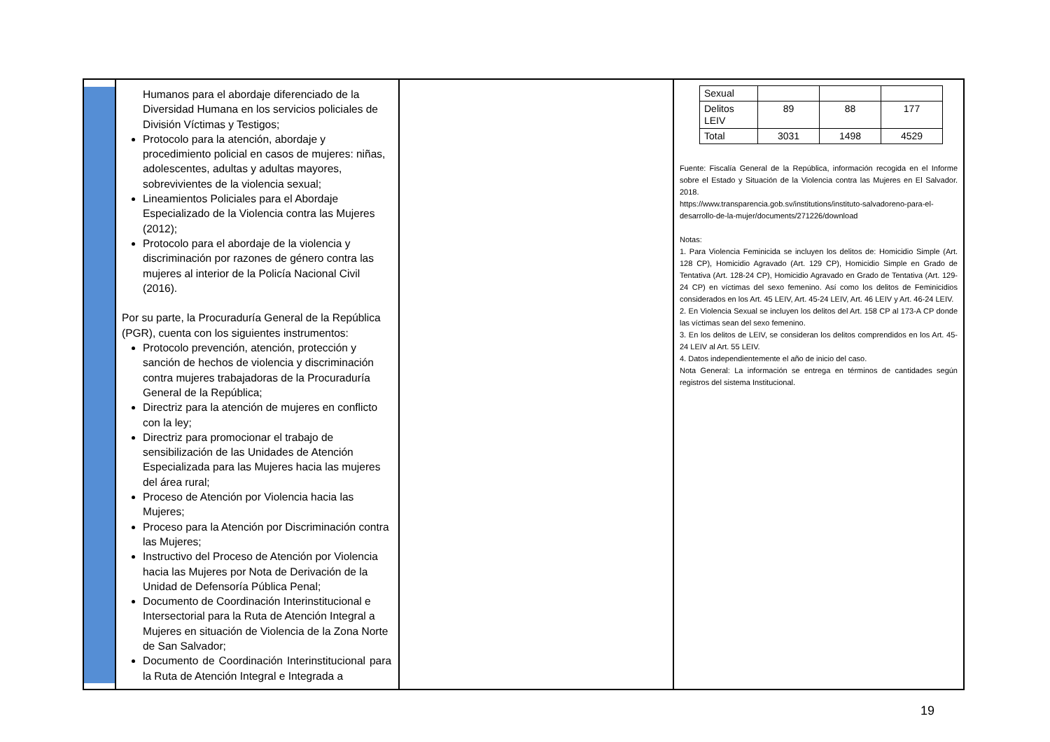| | Humanos para el abordaje diferenciado de la Diversidad Humana en los servicios policiales de División Víctimas y Testigos; Protocolo para la atención, abordaje y procedimiento policial en casos de mujeres: niñas, adolescentes, adultas y adultas mayores, sobrevivientes de la violencia sexual; Lineamientos Policiales para el Abordaje Especializado de la Violencia contra las Mujeres (2012); Protocolo para el abordaje de la violencia y discriminación por razones de género contra las mujeres al interior de la Policía Nacional Civil (2016). Por su parte, la Procuraduría General de la República (PGR), cuenta con los siguientes instrumentos: Protocolo prevención, atención, protección y sanción de hechos de violencia y discriminación contra mujeres trabajadoras de la Procuraduría General de la República; Directriz para la atención de mujeres en conflicto con la ley; Directriz para promocionar el trabajo de sensibilización de las Unidades de Atención Especializada para las Mujeres hacia las mujeres del área rural; Proceso de Atención por Violencia hacia las Mujeres; Proceso para la Atención por Discriminación contra las Mujeres; Instructivo del Proceso de Atención por Violencia hacia las Mujeres por Nota de Derivación de la Unidad de Defensoría Pública Penal; Documento de Coordinación Interinstitucional e Intersectorial para la Ruta de Atención Integral a Mujeres en situación de Violencia de la Zona Norte de San Salvador; Documento de Coordinación Interinstitucional para la Ruta de Atención Integral e Integrada a | | / Sexual / / / / / Delitos LEIV / 89 / 88 / 177 / / Total / 3031 / 1498 / 4529 / Fuente: Fiscalía General de la República, información recogida en el Informe sobre el Estado y Situación de la Violencia contra las Mujeres en El Salvador. 2018. https://www.transparencia.gob.sv/institutions/instituto-salvadoreno-para-el-desarrollo-de-la-mujer/documents/271226/download Notas: 1. Para Violencia Feminicida se incluyen los delitos de: Homicidio Simple (Art. 128 CP), Homicidio Agravado (Art. 129 CP), Homicidio Simple en Grado de Tentativa (Art. 128-24 CP), Homicidio Agravado en Grado de Tentativa (Art. 129-24 CP) en víctimas del sexo femenino. Así como los delitos de Feminicidios considerados en los Art. 45 LEIV, Art. 45-24 LEIV, Art. 46 LEIV y Art. 46-24 LEIV. 2. En Violencia Sexual se incluyen los delitos del Art. 158 CP al 173-A CP donde las víctimas sean del sexo femenino. 3. En los delitos de LEIV, se consideran los delitos comprendidos en los Art. 45- 24 LEIV al Art. 55 LEIV. 4. Datos independientemente el año de inicio del caso. Nota General: La información se entrega en términos de cantidades según registros del sistema Institucional. |
19